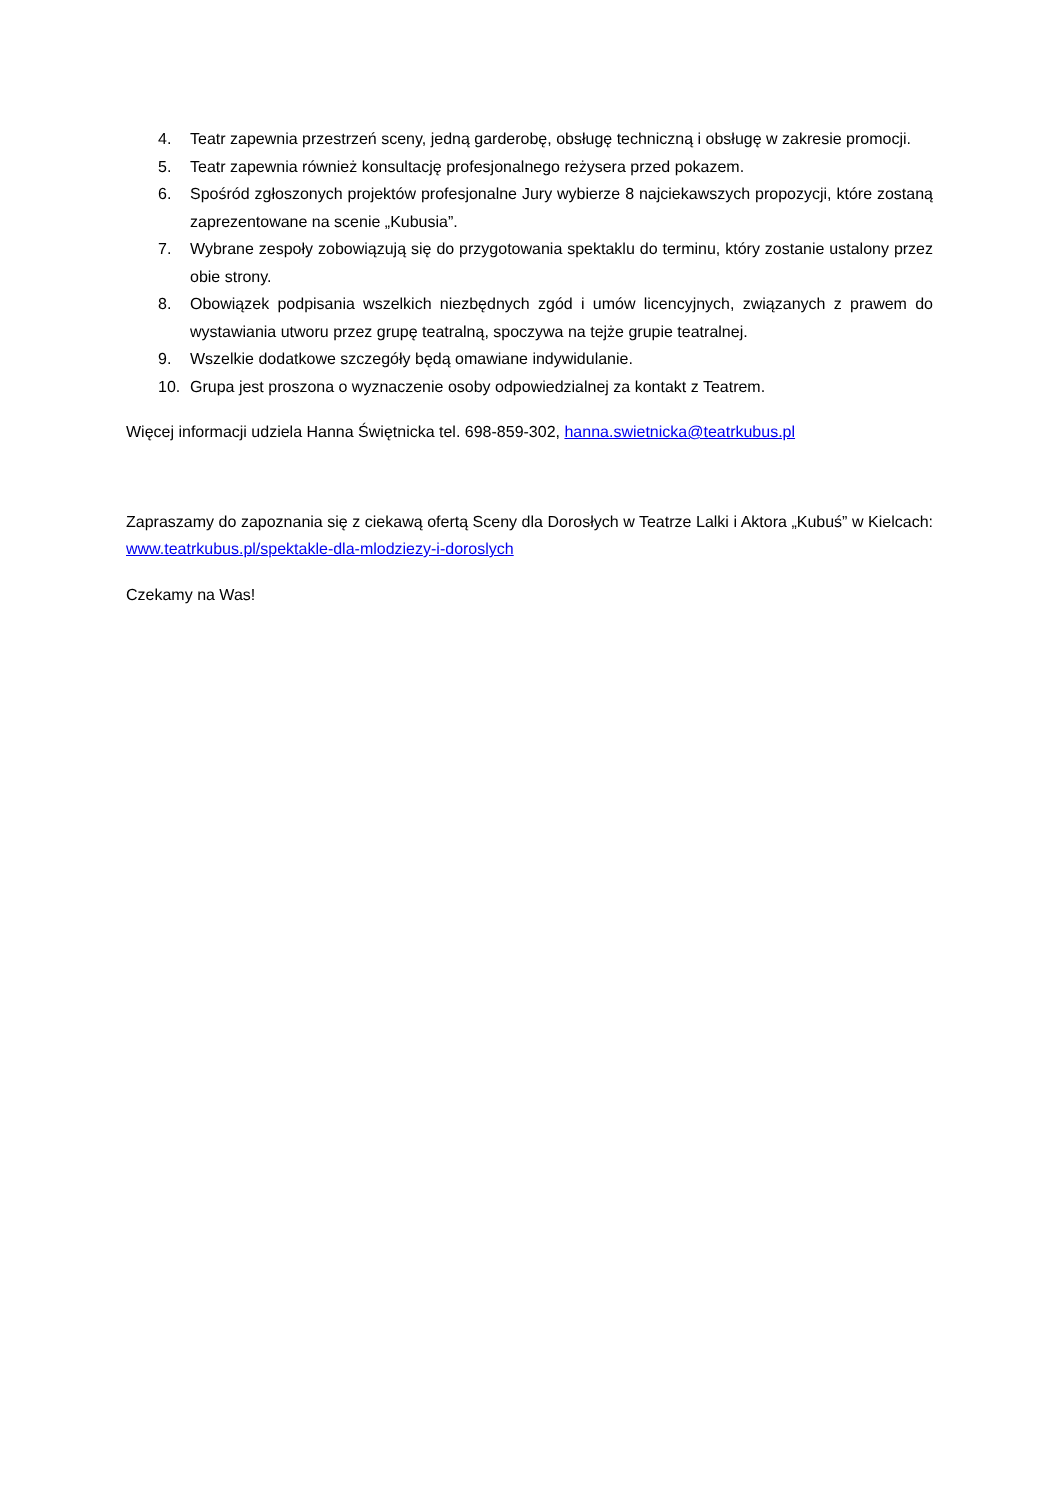4. Teatr zapewnia przestrzeń sceny, jedną garderobę, obsługę techniczną i obsługę w zakresie promocji.
5. Teatr zapewnia również konsultację profesjonalnego reżysera przed pokazem.
6. Spośród zgłoszonych projektów profesjonalne Jury wybierze 8 najciekawszych propozycji, które zostaną zaprezentowane na scenie „Kubusia”.
7. Wybrane zespoły zobowiązują się do przygotowania spektaklu do terminu, który zostanie ustalony przez obie strony.
8. Obowiązek podpisania wszelkich niezbędnych zgód i umów licencyjnych, związanych z prawem do wystawiania utworu przez grupę teatralną, spoczywa na tejże grupie teatralnej.
9. Wszelkie dodatkowe szczegóły będą omawiane indywidulanie.
10. Grupa jest proszona o wyznaczenie osoby odpowiedzialnej za kontakt z Teatrem.
Więcej informacji udziela Hanna Świętnicka tel. 698-859-302, hanna.swietnicka@teatrkubus.pl
Zapraszamy do zapoznania się z ciekawą ofertą Sceny dla Dorosłych w Teatrze Lalki i Aktora „Kubuś” w Kielcach: www.teatrkubus.pl/spektakle-dla-mlodziezy-i-doroslych
Czekamy na Was!